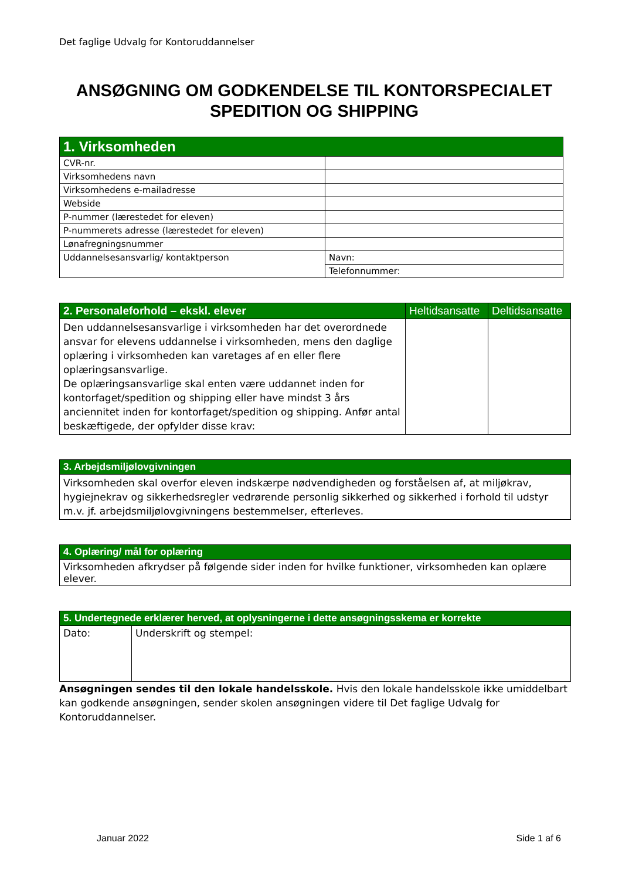Det faglige Udvalg for Kontoruddannelser
ANSØGNING OM GODKENDELSE TIL KONTORSPECIALET
SPEDITION OG SHIPPING
| 1. Virksomheden | |
| --- | --- |
| CVR-nr. | |
| Virksomhedens navn | |
| Virksomhedens e-mailadresse | |
| Webside | |
| P-nummer (lærestedet for eleven) | |
| P-nummerets adresse (lærestedet for eleven) | |
| Lønafregningsnummer | |
| Uddannelsesansvarlig/ kontaktperson | Navn: |
| | Telefonnummer: |
| 2. Personaleforhold – ekskl. elever | Heltidsansatte | Deltidsansatte |
| --- | --- | --- |
| Den uddannelsesansvarlige i virksomheden har det overordnede ansvar for elevens uddannelse i virksomheden, mens den daglige oplæring i virksomheden kan varetages af en eller flere oplæringsansvarlige. De oplæringsansvarlige skal enten være uddannet inden for kontorfaget/spedition og shipping eller have mindst 3 års anciennitet inden for kontorfaget/spedition og shipping. Anfør antal beskæftigede, der opfylder disse krav: | | |
| 3. Arbejdsmiljølovgivningen |
| --- |
| Virksomheden skal overfor eleven indskærpe nødvendigheden og forståelsen af, at miljøkrav, hygiejnekrav og sikkerhedsregler vedrørende personlig sikkerhed og sikkerhed i forhold til udstyr m.v. jf. arbejdsmiljølovgivningens bestemmelser, efterleves. |
| 4. Oplæring/ mål for oplæring |
| --- |
| Virksomheden afkrydser på følgende sider inden for hvilke funktioner, virksomheden kan oplære elever. |
| 5. Undertegnede erklærer herved, at oplysningerne i dette ansøgningsskema er korrekte | |
| --- | --- |
| Dato: | Underskrift og stempel: |
Ansøgningen sendes til den lokale handelsskole. Hvis den lokale handelsskole ikke umiddelbart kan godkende ansøgningen, sender skolen ansøgningen videre til Det faglige Udvalg for Kontoruddannelser.
Januar 2022 Side 1 af 6